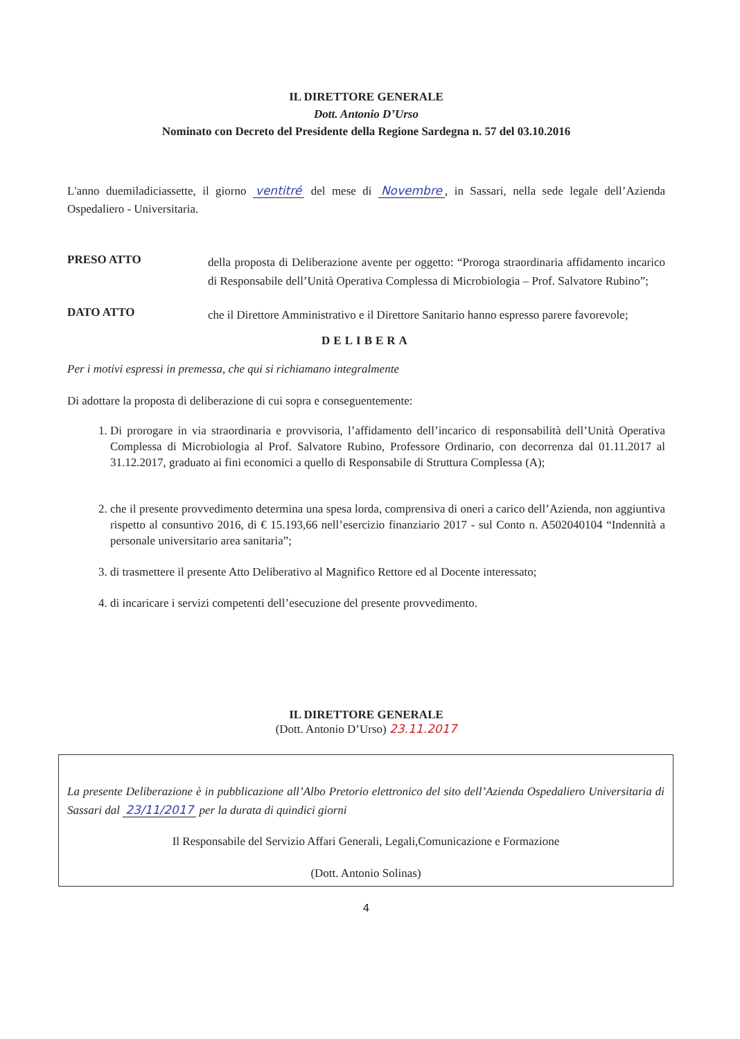IL DIRETTORE GENERALE
Dott. Antonio D’Urso
Nominato con Decreto del Presidente della Regione Sardegna n. 57 del 03.10.2016
L'anno duemiladiciassette, il giorno ventitré del mese di Novembre, in Sassari, nella sede legale dell’Azienda Ospedaliero - Universitaria.
PRESO ATTO
della proposta di Deliberazione avente per oggetto: “Proroga straordinaria affidamento incarico di Responsabile dell’Unità Operativa Complessa di Microbiologia – Prof. Salvatore Rubino”;
DATO ATTO
che il Direttore Amministrativo e il Direttore Sanitario hanno espresso parere favorevole;
DELIBERA
Per i motivi espressi in premessa, che qui si richiamano integralmente
Di adottare la proposta di deliberazione di cui sopra e conseguentemente:
1. Di prorogare in via straordinaria e provvisoria, l’affidamento dell’incarico di responsabilità dell’Unità Operativa Complessa di Microbiologia al Prof. Salvatore Rubino, Professore Ordinario, con decorrenza dal 01.11.2017 al 31.12.2017, graduato ai fini economici a quello di Responsabile di Struttura Complessa (A);
2. che il presente provvedimento determina una spesa lorda, comprensiva di oneri a carico dell’Azienda, non aggiuntiva rispetto al consuntivo 2016, di € 15.193,66 nell’esercizio finanziario 2017 - sul Conto n. A502040104 “Indennità a personale universitario area sanitaria”;
3. di trasmettere il presente Atto Deliberativo al Magnifico Rettore ed al Docente interessato;
4. di incaricare i servizi competenti dell’esecuzione del presente provvedimento.
IL DIRETTORE GENERALE
(Dott. Antonio D’Urso) 23.11.2017
La presente Deliberazione è in pubblicazione all’Albo Pretorio elettronico del sito dell’Azienda Ospedaliero Universitaria di Sassari dal 23/11/2017 per la durata di quindici giorni
Il Responsabile del Servizio Affari Generali, Legali,Comunicazione e Formazione
(Dott. Antonio Solinas)
4